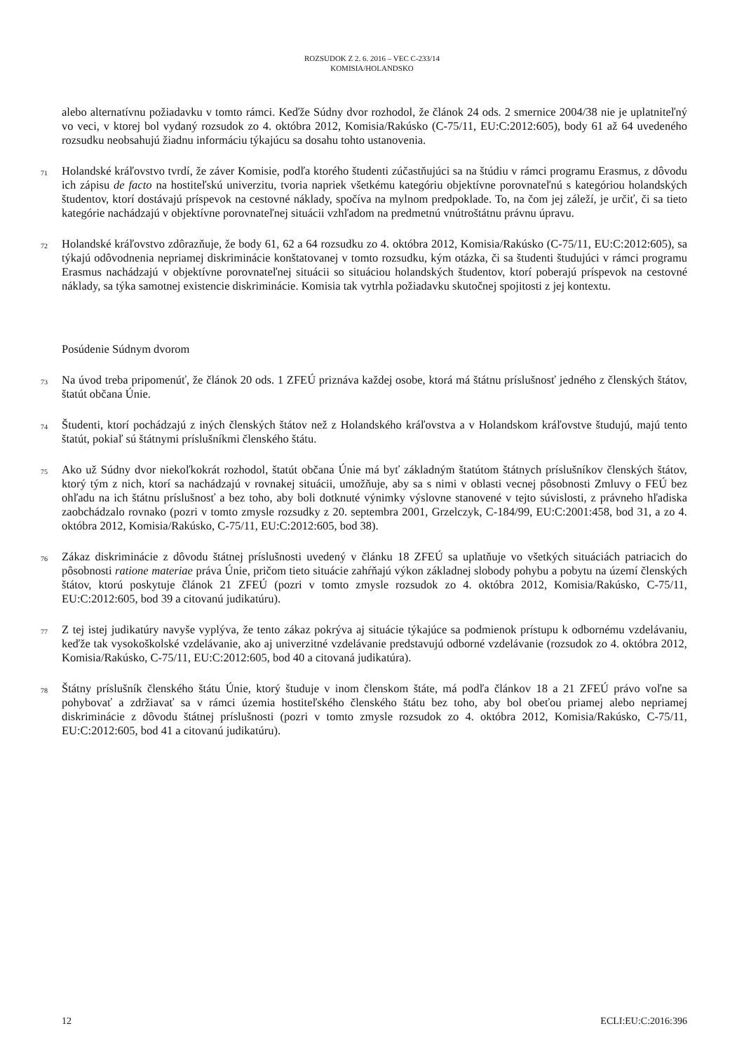ROZSUDOK Z 2. 6. 2016 – VEC C-233/14
KOMISIA/HOLANDSKO
alebo alternatívnu požiadavku v tomto rámci. Keďže Súdny dvor rozhodol, že článok 24 ods. 2 smernice 2004/38 nie je uplatniteľný vo veci, v ktorej bol vydaný rozsudok zo 4. októbra 2012, Komisia/Rakúsko (C-75/11, EU:C:2012:605), body 61 až 64 uvedeného rozsudku neobsahujú žiadnu informáciu týkajúcu sa dosahu tohto ustanovenia.
71
Holandské kráľovstvo tvrdí, že záver Komisie, podľa ktorého študenti zúčastňujúci sa na štúdiu v rámci programu Erasmus, z dôvodu ich zápisu de facto na hostiteľskú univerzitu, tvoria napriek všetkému kategóriu objektívne porovnateľnú s kategóriou holandských študentov, ktorí dostávajú príspevok na cestovné náklady, spočíva na mylnom predpoklade. To, na čom jej záleží, je určiť, či sa tieto kategórie nachádzajú v objektívne porovnateľnej situácii vzhľadom na predmetnú vnútroštátnu právnu úpravu.
72
Holandské kráľovstvo zdôrazňuje, že body 61, 62 a 64 rozsudku zo 4. októbra 2012, Komisia/Rakúsko (C-75/11, EU:C:2012:605), sa týkajú odôvodnenia nepriamej diskriminácie konštatovanej v tomto rozsudku, kým otázka, či sa študenti študujúci v rámci programu Erasmus nachádzajú v objektívne porovnateľnej situácii so situáciou holandských študentov, ktorí poberajú príspevok na cestovné náklady, sa týka samotnej existencie diskriminácie. Komisia tak vytrhla požiadavku skutočnej spojitosti z jej kontextu.
Posúdenie Súdnym dvorom
73
Na úvod treba pripomenúť, že článok 20 ods. 1 ZFEÚ priznáva každej osobe, ktorá má štátnu príslušnosť jedného z členských štátov, štatút občana Únie.
74
Študenti, ktorí pochádzajú z iných členských štátov než z Holandského kráľovstva a v Holandskom kráľovstve študujú, majú tento štatút, pokiaľ sú štátnymi príslušníkmi členského štátu.
75
Ako už Súdny dvor niekoľkokrát rozhodol, štatút občana Únie má byť základným štatútom štátnych príslušníkov členských štátov, ktorý tým z nich, ktorí sa nachádzajú v rovnakej situácii, umožňuje, aby sa s nimi v oblasti vecnej pôsobnosti Zmluvy o FEÚ bez ohľadu na ich štátnu príslušnosť a bez toho, aby boli dotknuté výnimky výslovne stanovené v tejto súvislosti, z právneho hľadiska zaobchádzalo rovnako (pozri v tomto zmysle rozsudky z 20. septembra 2001, Grzelczyk, C-184/99, EU:C:2001:458, bod 31, a zo 4. októbra 2012, Komisia/Rakúsko, C-75/11, EU:C:2012:605, bod 38).
76
Zákaz diskriminácie z dôvodu štátnej príslušnosti uvedený v článku 18 ZFEÚ sa uplatňuje vo všetkých situáciách patriacich do pôsobnosti ratione materiae práva Únie, pričom tieto situácie zahŕňajú výkon základnej slobody pohybu a pobytu na území členských štátov, ktorú poskytuje článok 21 ZFEÚ (pozri v tomto zmysle rozsudok zo 4. októbra 2012, Komisia/Rakúsko, C-75/11, EU:C:2012:605, bod 39 a citovanú judikatúru).
77
Z tej istej judikatúry navyše vyplýva, že tento zákaz pokrýva aj situácie týkajúce sa podmienok prístupu k odbornému vzdelávaniu, keďže tak vysokoškolské vzdelávanie, ako aj univerzitné vzdelávanie predstavujú odborné vzdelávanie (rozsudok zo 4. októbra 2012, Komisia/Rakúsko, C-75/11, EU:C:2012:605, bod 40 a citovaná judikatúra).
78
Štátny príslušník členského štátu Únie, ktorý študuje v inom členskom štáte, má podľa článkov 18 a 21 ZFEÚ právo voľne sa pohybovať a zdržiavať sa v rámci územia hostiteľského členského štátu bez toho, aby bol obeťou priamej alebo nepriamej diskriminácie z dôvodu štátnej príslušnosti (pozri v tomto zmysle rozsudok zo 4. októbra 2012, Komisia/Rakúsko, C-75/11, EU:C:2012:605, bod 41 a citovanú judikatúru).
12 ECLI:EU:C:2016:396